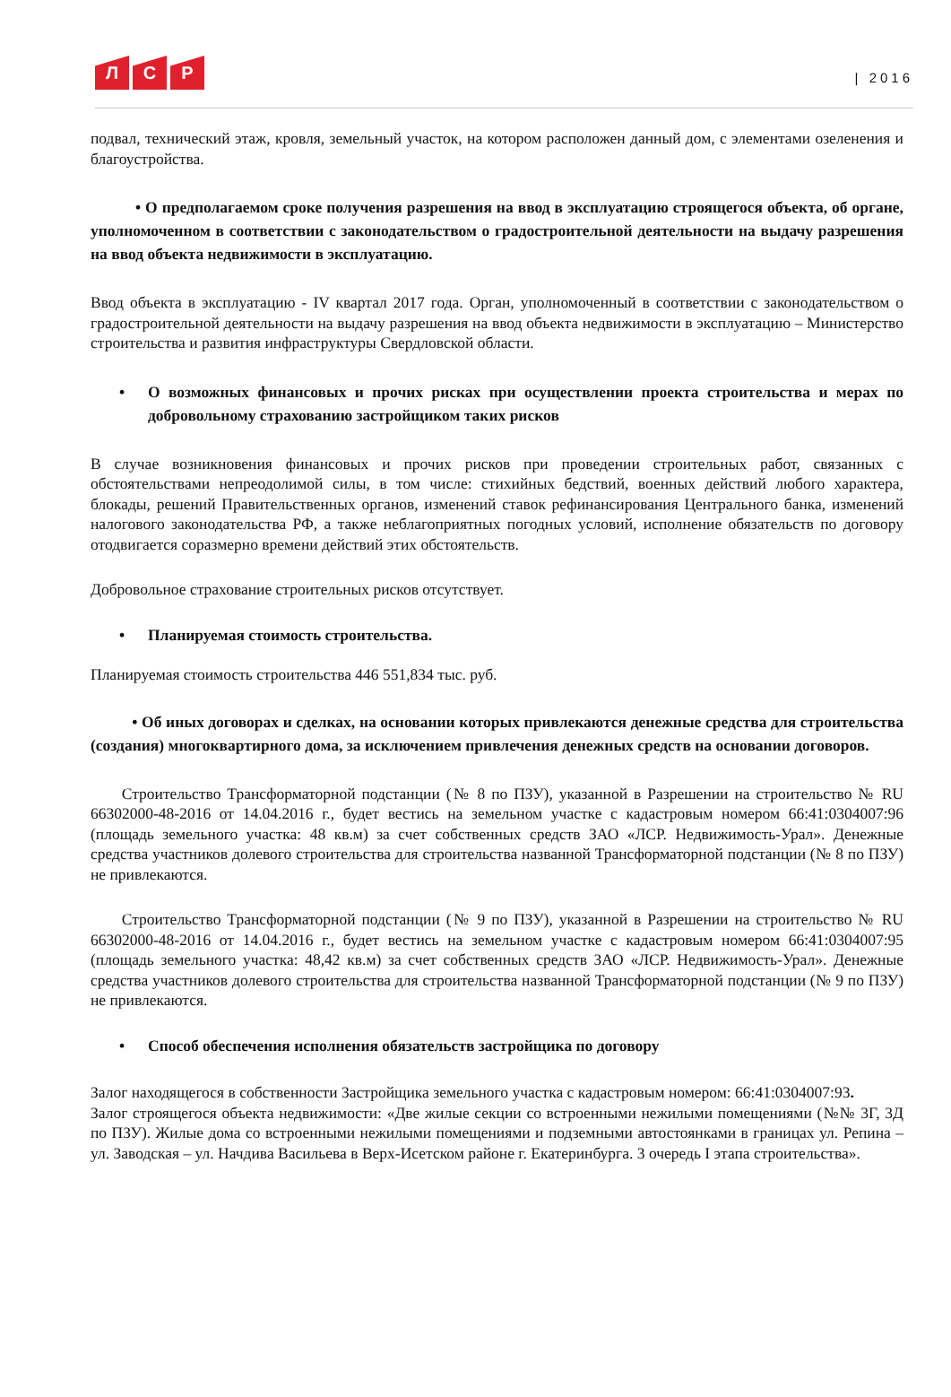Л С Р
| 2016
подвал, технический этаж, кровля, земельный участок, на котором расположен данный дом, с элементами озеленения и благоустройства.
• О предполагаемом сроке получения разрешения на ввод в эксплуатацию строящегося объекта, об органе, уполномоченном в соответствии с законодательством о градостроительной деятельности на выдачу разрешения на ввод объекта недвижимости в эксплуатацию.
Ввод объекта в эксплуатацию - IV квартал 2017 года. Орган, уполномоченный в соответствии с законодательством о градостроительной деятельности на выдачу разрешения на ввод объекта недвижимости в эксплуатацию – Министерство строительства и развития инфраструктуры Свердловской области.
• О возможных финансовых и прочих рисках при осуществлении проекта строительства и мерах по добровольному страхованию застройщиком таких рисков
В случае возникновения финансовых и прочих рисков при проведении строительных работ, связанных с обстоятельствами непреодолимой силы, в том числе: стихийных бедствий, военных действий любого характера, блокады, решений Правительственных органов, изменений ставок рефинансирования Центрального банка, изменений налогового законодательства РФ, а также неблагоприятных погодных условий, исполнение обязательств по договору отодвигается соразмерно времени действий этих обстоятельств.
Добровольное страхование строительных рисков отсутствует.
• Планируемая стоимость строительства.
Планируемая стоимость строительства 446 551,834 тыс. руб.
• Об иных договорах и сделках, на основании которых привлекаются денежные средства для строительства (создания) многоквартирного дома, за исключением привлечения денежных средств на основании договоров.
Строительство Трансформаторной подстанции (№ 8 по ПЗУ), указанной в Разрешении на строительство № RU 66302000-48-2016 от 14.04.2016 г., будет вестись на земельном участке с кадастровым номером 66:41:0304007:96 (площадь земельного участка: 48 кв.м) за счет собственных средств ЗАО «ЛСР. Недвижимость-Урал». Денежные средства участников долевого строительства для строительства названной Трансформаторной подстанции (№ 8 по ПЗУ) не привлекаются.
Строительство Трансформаторной подстанции (№ 9 по ПЗУ), указанной в Разрешении на строительство № RU 66302000-48-2016 от 14.04.2016 г., будет вестись на земельном участке с кадастровым номером 66:41:0304007:95 (площадь земельного участка: 48,42 кв.м) за счет собственных средств ЗАО «ЛСР. Недвижимость-Урал». Денежные средства участников долевого строительства для строительства названной Трансформаторной подстанции (№ 9 по ПЗУ) не привлекаются.
• Способ обеспечения исполнения обязательств застройщика по договору
Залог находящегося в собственности Застройщика земельного участка с кадастровым номером: 66:41:0304007:93.
Залог строящегося объекта недвижимости: «Две жилые секции со встроенными нежилыми помещениями (№№ 3Г, 3Д по ПЗУ). Жилые дома со встроенными нежилыми помещениями и подземными автостоянками в границах ул. Репина – ул. Заводская – ул. Начдива Васильева в Верх-Исетском районе г. Екатеринбурга. 3 очередь I этапа строительства».